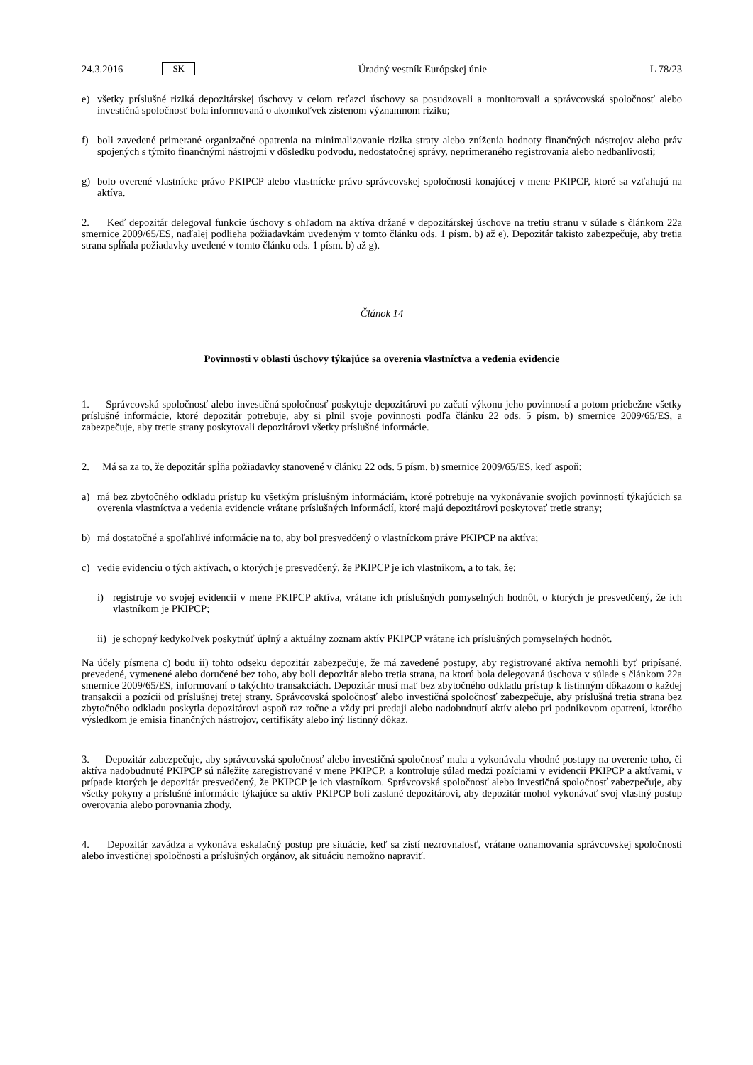24.3.2016 SK Úradný vestník Európskej únie L 78/23
e) všetky príslušné riziká depozitárskej úschovy v celom reťazci úschovy sa posudzovali a monitorovali a správcovská spoločnosť alebo investičná spoločnosť bola informovaná o akomkoľvek zistenom významnom riziku;
f) boli zavedené primerané organizačné opatrenia na minimalizovanie rizika straty alebo zníženia hodnoty finančných nástrojov alebo práv spojených s týmito finančnými nástrojmi v dôsledku podvodu, nedostatočnej správy, neprime­raného registrovania alebo nedbanlivosti;
g) bolo overené vlastnícke právo PKIPCP alebo vlastnícke právo správcovskej spoločnosti konajúcej v mene PKIPCP, ktoré sa vzťahujú na aktíva.
2. Keď depozitár delegoval funkcie úschovy s ohľadom na aktíva držané v depozitárskej úschove na tretiu stranu v súlade s článkom 22a smernice 2009/65/ES, naďalej podlieha požiadavkám uvedeným v tomto článku ods. 1 písm. b) až e). Depozitár takisto zabezpečuje, aby tretia strana spĺňala požiadavky uvedené v tomto článku ods. 1 písm. b) až g).
Článok 14
Povinnosti v oblasti úschovy týkajúce sa overenia vlastníctva a vedenia evidencie
1. Správcovská spoločnosť alebo investičná spoločnosť poskytuje depozitárovi po začatí výkonu jeho povinností a potom priebežne všetky príslušné informácie, ktoré depozitár potrebuje, aby si plnil svoje povinnosti podľa článku 22 ods. 5 písm. b) smernice 2009/65/ES, a zabezpečuje, aby tretie strany poskytovali depozitárovi všetky príslušné informácie.
2. Má sa za to, že depozitár spĺňa požiadavky stanovené v článku 22 ods. 5 písm. b) smernice 2009/65/ES, keď aspoň:
a) má bez zbytočného odkladu prístup ku všetkým príslušným informáciám, ktoré potrebuje na vykonávanie svojich povinností týkajúcich sa overenia vlastníctva a vedenia evidencie vrátane príslušných informácií, ktoré majú depozitárovi poskytovať tretie strany;
b) má dostatočné a spoľahlivé informácie na to, aby bol presvedčený o vlastníckom práve PKIPCP na aktíva;
c) vedie evidenciu o tých aktívach, o ktorých je presvedčený, že PKIPCP je ich vlastníkom, a to tak, že:
i) registruje vo svojej evidencii v mene PKIPCP aktíva, vrátane ich príslušných pomyselných hodnôt, o ktorých je presvedčený, že ich vlastníkom je PKIPCP;
ii) je schopný kedykoľvek poskytnúť úplný a aktuálny zoznam aktív PKIPCP vrátane ich príslušných pomyselných hodnôt.
Na účely písmena c) bodu ii) tohto odseku depozitár zabezpečuje, že má zavedené postupy, aby registrované aktíva nemohli byť pripísané, prevedené, vymenené alebo doručené bez toho, aby boli depozitár alebo tretia strana, na ktorú bola delegovaná úschova v súlade s článkom 22a smernice 2009/65/ES, informovaní o takýchto transakciách. Depozitár musí mať bez zbytočného odkladu prístup k listinným dôkazom o každej transakcii a pozícii od príslušnej tretej strany. Správcovská spoločnosť alebo investičná spoločnosť zabezpečuje, aby príslušná tretia strana bez zbytočného odkladu poskytla depozitárovi aspoň raz ročne a vždy pri predaji alebo nadobudnutí aktív alebo pri podnikovom opatrení, ktorého výsledkom je emisia finančných nástrojov, certifikáty alebo iný listinný dôkaz.
3. Depozitár zabezpečuje, aby správcovská spoločnosť alebo investičná spoločnosť mala a vykonávala vhodné postupy na overenie toho, či aktíva nadobudnuté PKIPCP sú náležite zaregistrované v mene PKIPCP, a kontroluje súlad medzi pozíciami v evidencii PKIPCP a aktívami, v prípade ktorých je depozitár presvedčený, že PKIPCP je ich vlastníkom. Správcovská spoločnosť alebo investičná spoločnosť zabezpečuje, aby všetky pokyny a príslušné informácie týkajúce sa aktív PKIPCP boli zaslané depozitárovi, aby depozitár mohol vykonávať svoj vlastný postup overovania alebo porovnania zhody.
4. Depozitár zavádza a vykonáva eskalačný postup pre situácie, keď sa zistí nezrovnalosť, vrátane oznamovania správcovskej spoločnosti alebo investičnej spoločnosti a príslušných orgánov, ak situáciu nemožno napraviť.